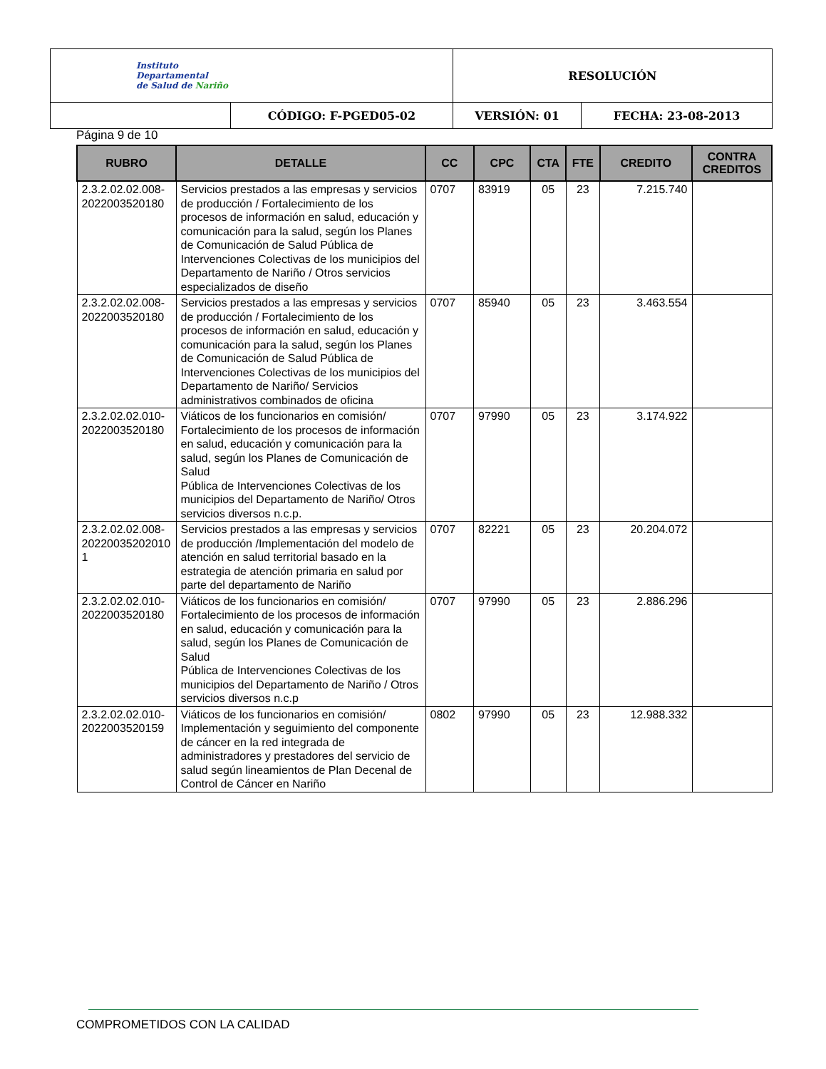| Instituto Departamental de Salud de Nariño | | RESOLUCIÓN | |
| | CÓDIGO: F-PGED05-02 | VERSIÓN: 01 | FECHA: 23-08-2013 |
Página 9 de 10
| RUBRO | DETALLE | CC | CPC | CTA | FTE | CREDITO | CONTRA CREDITOS |
| --- | --- | --- | --- | --- | --- | --- | --- |
| 2.3.2.02.02.008-2022003520180 | Servicios prestados a las empresas y servicios de producción / Fortalecimiento de los procesos de información en salud, educación y comunicación para la salud, según los Planes de Comunicación de Salud Pública de Intervenciones Colectivas de los municipios del Departamento de Nariño / Otros servicios especializados de diseño | 0707 | 83919 | 05 | 23 | 7.215.740 | |
| 2.3.2.02.02.008-2022003520180 | Servicios prestados a las empresas y servicios de producción / Fortalecimiento de los procesos de información en salud, educación y comunicación para la salud, según los Planes de Comunicación de Salud Pública de Intervenciones Colectivas de los municipios del Departamento de Nariño/ Servicios administrativos combinados de oficina | 0707 | 85940 | 05 | 23 | 3.463.554 | |
| 2.3.2.02.02.010-2022003520180 | Viáticos de los funcionarios en comisión/ Fortalecimiento de los procesos de información en salud, educación y comunicación para la salud, según los Planes de Comunicación de Salud Pública de Intervenciones Colectivas de los municipios del Departamento de Nariño/ Otros servicios diversos n.c.p. | 0707 | 97990 | 05 | 23 | 3.174.922 | |
| 2.3.2.02.02.008-20220035202010 1 | Servicios prestados a las empresas y servicios de producción /Implementación del modelo de atención en salud territorial basado en la estrategia de atención primaria en salud por parte del departamento de Nariño | 0707 | 82221 | 05 | 23 | 20.204.072 | |
| 2.3.2.02.02.010-2022003520180 | Viáticos de los funcionarios en comisión/ Fortalecimiento de los procesos de información en salud, educación y comunicación para la salud, según los Planes de Comunicación de Salud Pública de Intervenciones Colectivas de los municipios del Departamento de Nariño / Otros servicios diversos n.c.p | 0707 | 97990 | 05 | 23 | 2.886.296 | |
| 2.3.2.02.02.010-2022003520159 | Viáticos de los funcionarios en comisión/ Implementación y seguimiento del componente de cáncer en la red integrada de administradores y prestadores del servicio de salud según lineamientos de Plan Decenal de Control de Cáncer en Nariño | 0802 | 97990 | 05 | 23 | 12.988.332 | |
COMPROMETIDOS CON LA CALIDAD